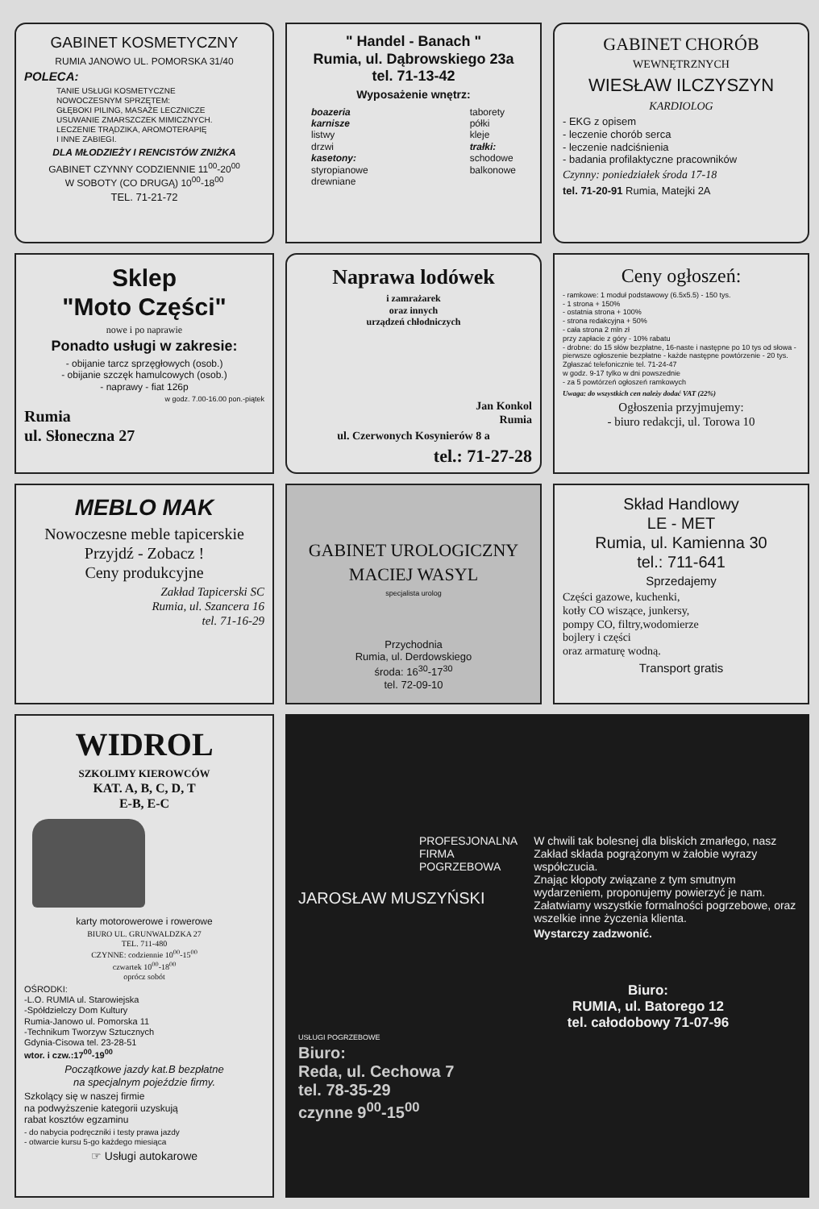GABINET KOSMETYCZNY
RUMIA JANOWO UL. POMORSKA 31/40
POLECA:
TANIE USŁUGI KOSMETYCZNE
NOWOCZESNYM SPRZĘTEM:
GŁĘBOKI PILING, MASAŻE LECZNICZE
USUWANIE ZMARSZCZEK MIMICZNYCH.
LECZENIE TRĄDZIKA, AROMOTERAPIĘ
I INNE ZABIEGI.
DLA MŁODZIEŻY I RENCISTÓW ZNIŻKA
GABINET CZYNNY CODZIENNIE 11<sup>00</sup>-20<sup>00</sup>
W SOBOTY (CO DRUGĄ) 10<sup>00</sup>-18<sup>00</sup>
TEL. 71-21-72
" Handel - Banach "
Rumia, ul. Dąbrowskiego 23a
tel. 71-13-42
Wyposażenie wnętrz:
boazeria
karnisze
listwy
drzwi
kasetony:
styropianowe
drewniane
taborety
półki
kleje
trałki:
schodowe
balkonowe
GABINET CHORÓB
WEWNĘTRZNYCH
WIESŁAW ILCZYSZYN
KARDIOLOG
- EKG z opisem
- leczenie chorób serca
- leczenie nadciśnienia
- badania profilaktyczne pracowników
Czynny: poniedziałek środa 17-18
tel. 71-20-91 Rumia, Matejki 2A
Sklep
"Moto Części"
nowe i po naprawie
Ponadto usługi w zakresie:
- obijanie tarcz sprzęgłowych (osob.)
- obijanie szczęk hamulcowych (osob.)
- naprawy - fiat 126p
w godz. 7.00-16.00 pon.-piątek
Rumia
ul. Słoneczna 27
Naprawa lodówek
i zamrażarek
oraz innych
urządzeń chłodniczych
Jan Konkol
Rumia
ul. Czerwonych Kosynierów 8 a
tel.: 71-27-28
Ceny ogłoszeń:
- ramkowe: 1 moduł podstawowy (6.5x5.5) - 150 tys.
- 1 strona + 150%
- ostatnia strona + 100%
- strona redakcyjna + 50%
- cała strona 2 mln zł
przy zapłacie z góry - 10% rabatu
- drobne: do 15 słów bezpłatne, 16-naste i następne po 10 tys od słowa - pierwsze ogłoszenie bezpłatne - każde następne powtórzenie - 20 tys.
Zgłaszać telefonicznie tel. 71-24-47
w godz. 9-17 tylko w dni powszednie
- za 5 powtórzeń ogłoszeń ramkowych
Uwaga: do wszystkich cen należy dodać VAT (22%)
Ogłoszenia przyjmujemy:
- biuro redakcji, ul. Torowa 10
MEBLO MAK
Nowoczesne meble tapicerskie
Przyjdź - Zobacz !
Ceny produkcyjne
Zakład Tapicerski SC
Rumia, ul. Szancera 16
tel. 71-16-29
GABINET UROLOGICZNY
MACIEJ WASYL
specjalista urolog
Przychodnia
Rumia, ul. Derdowskiego
środa: 16<sup>30</sup>-17<sup>30</sup>
tel. 72-09-10
Skład Handlowy
LE - MET
Rumia, ul. Kamienna 30
tel.: 711-641
Sprzedajemy
Części gazowe, kuchenki,
kotły CO wiszące, junkersy,
pompy CO, filtry,wodomierze
bojlery i części
oraz armaturę wodną.
Transport gratis
WIDROL
SZKOLIMY KIEROWCÓW
KAT. A, B, C, D, T
E-B, E-C
karty motorowerowe i rowerowe
BIURO UL. GRUNWALDZKA 27
TEL. 711-480
CZYNNE: codziennie 10<sup>00</sup>-15<sup>00</sup>
czwartek 10<sup>00</sup>-18<sup>00</sup>
oprócz sobót
OŚRODKI:
-L.O. RUMIA ul. Starowiejska
-Spółdzielczy Dom Kultury
Rumia-Janowo ul. Pomorska 11
-Technikum Tworzyw Sztucznych
Gdynia-Cisowa tel. 23-28-51
wtor. i czw.:17<sup>00</sup>-19<sup>00</sup>
Początkowe jazdy kat.B bezpłatne
na specjalnym pojeździe firmy.
Szkolący się w naszej firmie
na podwyższenie kategorii uzyskują
rabat kosztów egzaminu
- do nabycia podręczniki i testy prawa jazdy
- otwarcie kursu 5-go każdego miesiąca
☞ Usługi autokarowe
PROFESJONALNA
FIRMA
POGRZEBOWA
JAROSŁAW MUSZYŃSKI
W chwili tak bolesnej dla bliskich zmarłego, nasz Zakład składa pogrążonym w żałobie wyrazy współczucia.
Znając kłopoty związane z tym smutnym wydarzeniem, proponujemy powierzyć je nam. Załatwiamy wszystkie formalności pogrzebowe, oraz wszelkie inne życzenia klienta.
Wystarczy zadzwonić.
Biuro:
RUMIA, ul. Batorego 12
tel. całodobowy 71-07-96
USŁUGI POGRZEBOWE
Biuro:
Reda, ul. Cechowa 7
tel. 78-35-29
czynne 9<sup>00</sup>-15<sup>00</sup>